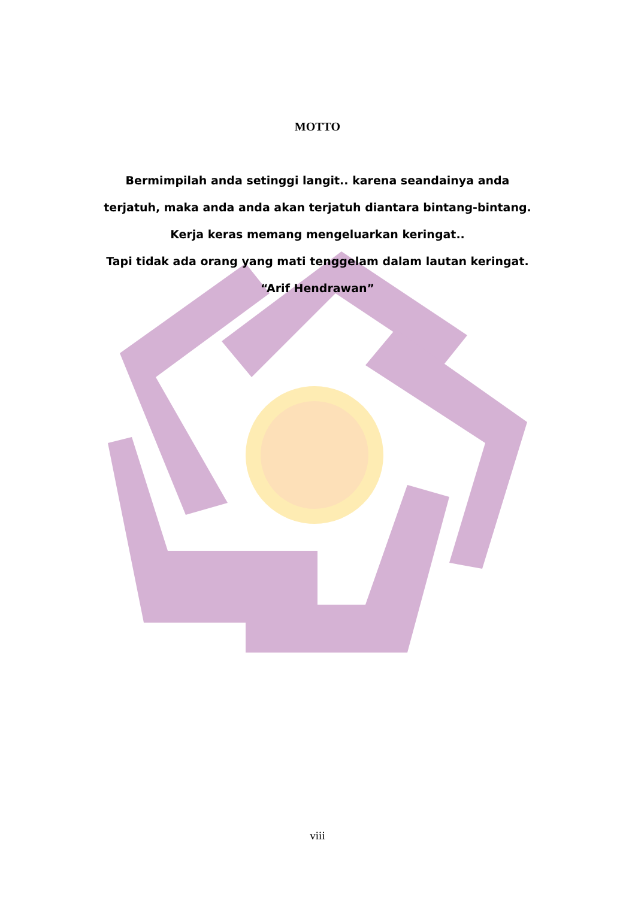MOTTO
Bermimpilah anda setinggi langit.. karena seandainya anda
terjatuh, maka anda anda akan terjatuh diantara bintang-bintang.
Kerja keras memang mengeluarkan keringat..
Tapi tidak ada orang yang mati tenggelam dalam lautan keringat.
“Arif Hendrawan”
viii